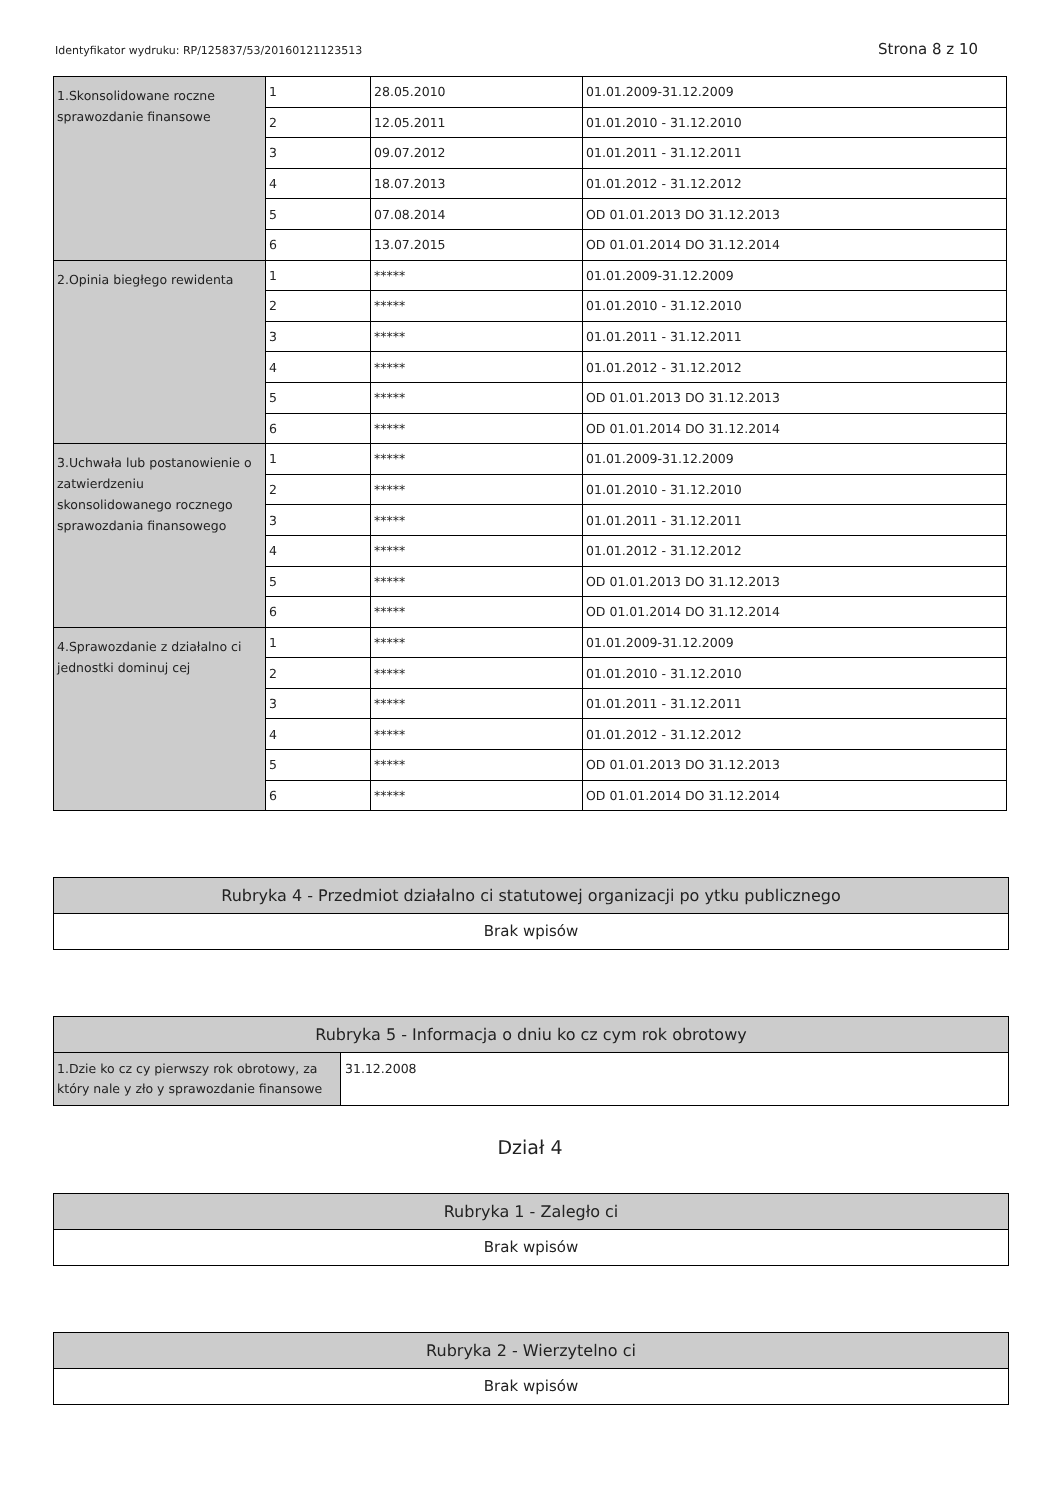Identyfikator wydruku: RP/125837/53/20160121123513
Strona 8 z 10
| 1.Skonsolidowane roczne sprawozdanie finansowe | 1 | 28.05.2010 | 01.01.2009-31.12.2009 |
| | 2 | 12.05.2011 | 01.01.2010 - 31.12.2010 |
| | 3 | 09.07.2012 | 01.01.2011 - 31.12.2011 |
| | 4 | 18.07.2013 | 01.01.2012 - 31.12.2012 |
| | 5 | 07.08.2014 | OD 01.01.2013 DO 31.12.2013 |
| | 6 | 13.07.2015 | OD 01.01.2014 DO 31.12.2014 |
| 2.Opinia biegłego rewidenta | 1 | ***** | 01.01.2009-31.12.2009 |
| | 2 | ***** | 01.01.2010 - 31.12.2010 |
| | 3 | ***** | 01.01.2011 - 31.12.2011 |
| | 4 | ***** | 01.01.2012 - 31.12.2012 |
| | 5 | ***** | OD 01.01.2013 DO 31.12.2013 |
| | 6 | ***** | OD 01.01.2014 DO 31.12.2014 |
| 3.Uchwała lub postanowienie o zatwierdzeniu skonsolidowanego rocznego sprawozdania finansowego | 1 | ***** | 01.01.2009-31.12.2009 |
| | 2 | ***** | 01.01.2010 - 31.12.2010 |
| | 3 | ***** | 01.01.2011 - 31.12.2011 |
| | 4 | ***** | 01.01.2012 - 31.12.2012 |
| | 5 | ***** | OD 01.01.2013 DO 31.12.2013 |
| | 6 | ***** | OD 01.01.2014 DO 31.12.2014 |
| 4.Sprawozdanie z działalno ci jednostki dominuj cej | 1 | ***** | 01.01.2009-31.12.2009 |
| | 2 | ***** | 01.01.2010 - 31.12.2010 |
| | 3 | ***** | 01.01.2011 - 31.12.2011 |
| | 4 | ***** | 01.01.2012 - 31.12.2012 |
| | 5 | ***** | OD 01.01.2013 DO 31.12.2013 |
| | 6 | ***** | OD 01.01.2014 DO 31.12.2014 |
Rubryka 4 - Przedmiot działalno ci statutowej organizacji po ytku publicznego
Brak wpisów
Rubryka 5 - Informacja o dniu ko cz cym rok obrotowy
1.Dzie ko cz cy pierwszy rok obrotowy, za który nale y zło y sprawozdanie finansowe
31.12.2008
Dział 4
Rubryka 1 - Zaległo ci
Brak wpisów
Rubryka 2 - Wierzytelno ci
Brak wpisów